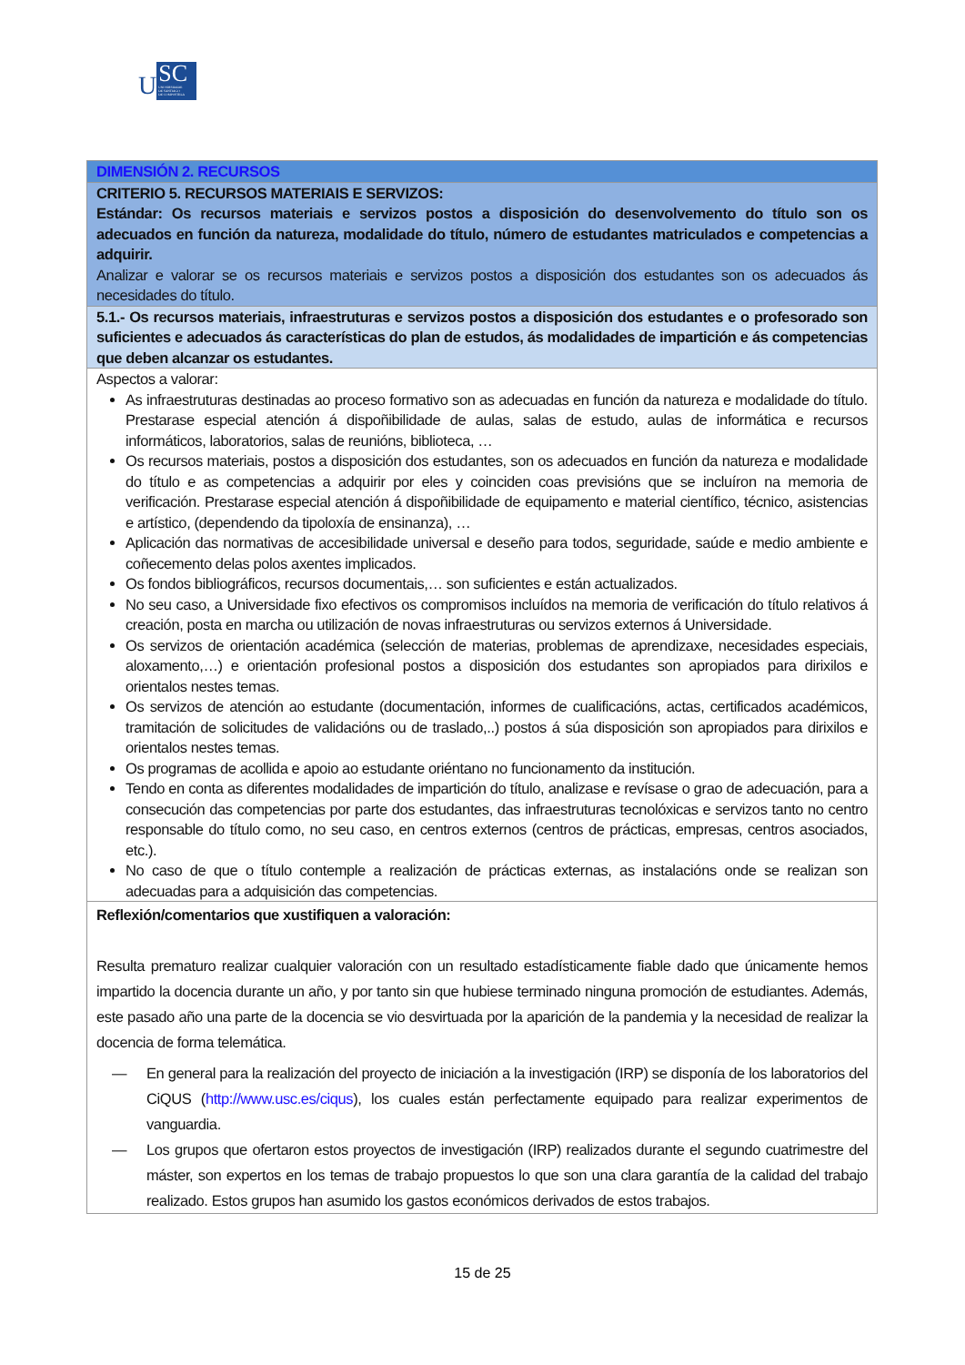U
SC
UNIVERSIDADE
DE SANTIAGO
DE COMPOSTELA
| DIMENSIÓN 2. RECURSOS |
| CRITERIO 5. RECURSOS MATERIAIS E SERVIZOS: Estándar: Os recursos materiais e servizos postos a disposición do desenvolvemento do título son os adecuados en función da natureza, modalidade do título, número de estudantes matriculados e competencias a adquirir. Analizar e valorar se os recursos materiais e servizos postos a disposición dos estudantes son os adecuados ás necesidades do título. |
| 5.1.- Os recursos materiais, infraestruturas e servizos postos a disposición dos estudantes e o profesorado son suficientes e adecuados ás características do plan de estudos, ás modalidades de impartición e ás competencias que deben alcanzar os estudantes. |
| Aspectos a valorar: As infraestruturas destinadas ao proceso formativo son as adecuadas en función da natureza e modalidade do título. Prestarase especial atención á dispoñibilidade de aulas, salas de estudo, aulas de informática e recursos informáticos, laboratorios, salas de reunións, biblioteca, … Os recursos materiais, postos a disposición dos estudantes, son os adecuados en función da natureza e modalidade do título e as competencias a adquirir por eles y coinciden coas previsións que se incluíron na memoria de verificación. Prestarase especial atención á dispoñibilidade de equipamento e material científico, técnico, asistencias e artístico, (dependendo da tipoloxía de ensinanza), … Aplicación das normativas de accesibilidade universal e deseño para todos, seguridade, saúde e medio ambiente e coñecemento delas polos axentes implicados. Os fondos bibliográficos, recursos documentais,… son suficientes e están actualizados. No seu caso, a Universidade fixo efectivos os compromisos incluídos na memoria de verificación do título relativos á creación, posta en marcha ou utilización de novas infraestruturas ou servizos externos á Universidade. Os servizos de orientación académica (selección de materias, problemas de aprendizaxe, necesidades especiais, aloxamento,…) e orientación profesional postos a disposición dos estudantes son apropiados para dirixilos e orientalos nestes temas. Os servizos de atención ao estudante (documentación, informes de cualificacións, actas, certificados académicos, tramitación de solicitudes de validacións ou de traslado,..) postos á súa disposición son apropiados para dirixilos e orientalos nestes temas. Os programas de acollida e apoio ao estudante oriéntano no funcionamento da institución. Tendo en conta as diferentes modalidades de impartición do título, analizase e revísase o grao de adecuación, para a consecución das competencias por parte dos estudantes, das infraestruturas tecnolóxicas e servizos tanto no centro responsable do título como, no seu caso, en centros externos (centros de prácticas, empresas, centros asociados, etc.). No caso de que o título contemple a realización de prácticas externas, as instalacións onde se realizan son adecuadas para a adquisición das competencias. |
| Reflexión/comentarios que xustifiquen a valoración: Resulta prematuro realizar cualquier valoración con un resultado estadísticamente fiable dado que únicamente hemos impartido la docencia durante un año, y por tanto sin que hubiese terminado ninguna promoción de estudiantes. Además, este pasado año una parte de la docencia se vio desvirtuada por la aparición de la pandemia y la necesidad de realizar la docencia de forma telemática. — En general para la realización del proyecto de iniciación a la investigación (IRP) se disponía de los laboratorios del CiQUS ( http://www.usc.es/ciqus ), los cuales están perfectamente equipado para realizar experimentos de vanguardia. — Los grupos que ofertaron estos proyectos de investigación (IRP) realizados durante el segundo cuatrimestre del máster, son expertos en los temas de trabajo propuestos lo que son una clara garantía de la calidad del trabajo realizado. Estos grupos han asumido los gastos económicos derivados de estos trabajos. |
15 de 25